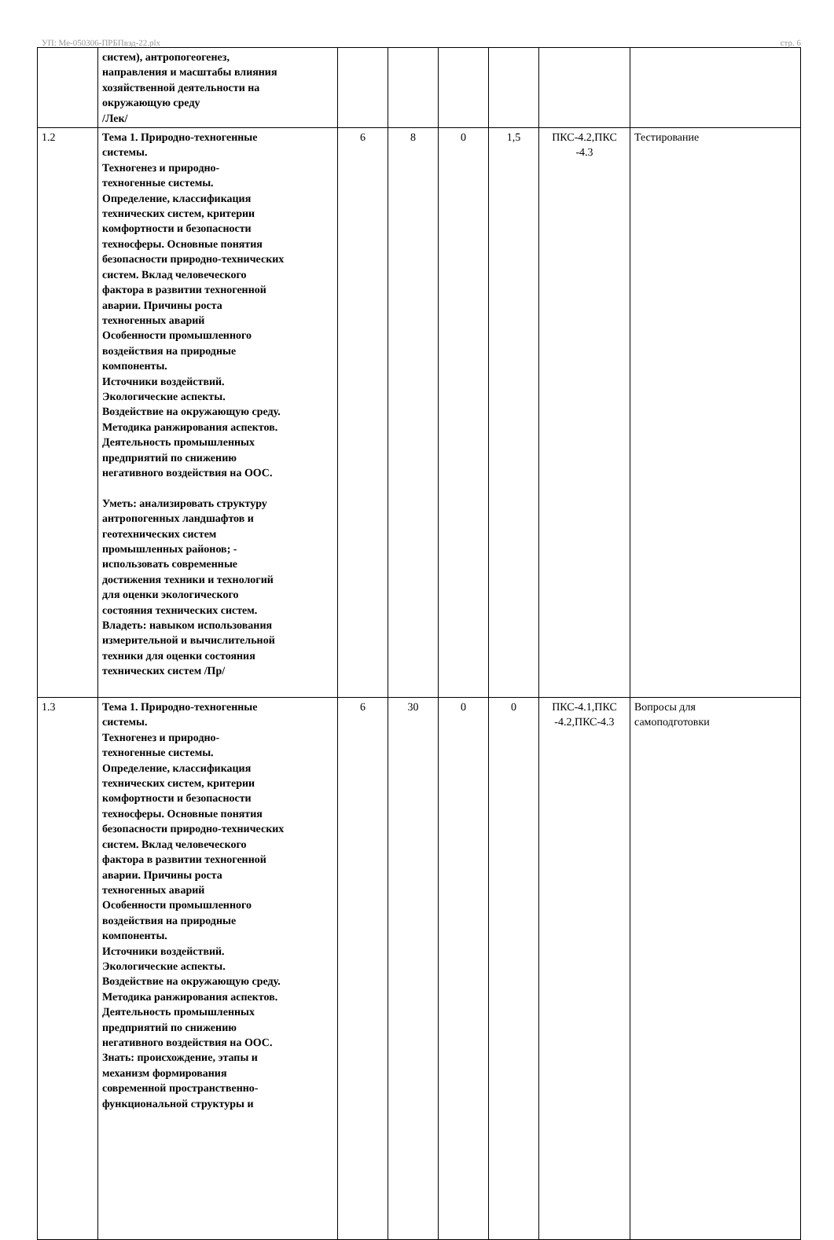УП: Ме-050306-ПРБПвэд-22.plx стр. 6
| | систем), антропогеогенез, направления и масштабы влияния хозяйственной деятельности на окружающую среду /Лек/ | | | | | | |
| 1.2 | Тема 1. Природно-техногенные системы. Техногенез и природно- техногенные системы. Определение, классификация технических систем, критерии комфортности и безопасности техносферы. Основные понятия безопасности природно-технических систем. Вклад человеческого фактора в развитии техногенной аварии. Причины роста техногенных аварий Особенности промышленного воздействия на природные компоненты. Источники воздействий. Экологические аспекты. Воздействие на окружающую среду. Методика ранжирования аспектов. Деятельность промышленных предприятий по снижению негативного воздействия на ООС. Уметь: анализировать структуру антропогенных ландшафтов и геотехнических систем промышленных районов; - использовать современные достижения техники и технологий для оценки экологического состояния технических систем. Владеть: навыком использования измерительной и вычислительной техники для оценки состояния технических систем /Пр/ | 6 | 8 | 0 | 1,5 | ПКС-4.2,ПКС -4.3 | Тестирование |
| 1.3 | Тема 1. Природно-техногенные системы. Техногенез и природно- техногенные системы. Определение, классификация технических систем, критерии комфортности и безопасности техносферы. Основные понятия безопасности природно-технических систем. Вклад человеческого фактора в развитии техногенной аварии. Причины роста техногенных аварий Особенности промышленного воздействия на природные компоненты. Источники воздействий. Экологические аспекты. Воздействие на окружающую среду. Методика ранжирования аспектов. Деятельность промышленных предприятий по снижению негативного воздействия на ООС. Знать: происхождение, этапы и механизм формирования современной пространственно- функциональной структуры и | 6 | 30 | 0 | 0 | ПКС-4.1,ПКС -4.2,ПКС-4.3 | Вопросы для самоподготовки |